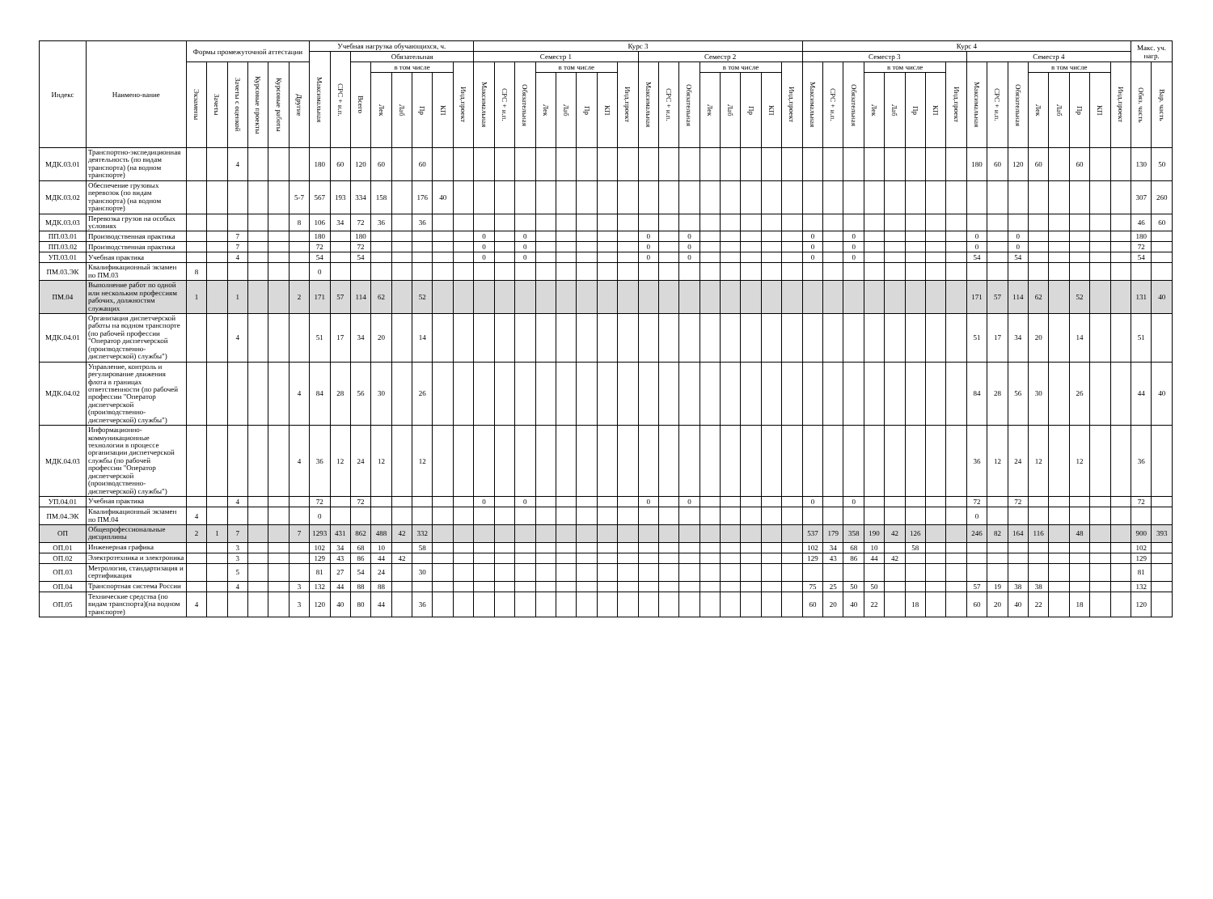| Индекс | Наимено-вание | Формы промежуточной аттестации | | | | | | Учебная нагрузка обучающихся, ч. | | | | | | | | Курс 3 | | | | | | | | | | | | | | | | Курс 4 | | | | | | | | | | | | | | | | Макс. уч. нагр. | |
| --- | --- | --- | --- | --- | --- | --- | --- | --- | --- | --- | --- | --- | --- | --- | --- | --- | --- | --- | --- | --- | --- | --- | --- | --- | --- | --- | --- | --- | --- | --- | --- | --- | --- | --- | --- | --- | --- | --- | --- | --- | --- | --- | --- | --- | --- | --- | --- | --- | --- |
| | | | | | | | | Максимальная | СРС + и.п. | Обязательная | | | | | | Семестр 1 | | | | | | | | Семестр 2 | | | | | | | | Семестр 3 | | | | | | | | Семестр 4 | | | | | | | | | |
| | | Экзамены | Зачеты | Зачеты с оценкой | Курсовые проекты | Курсовые работы | Другие | | | Всего | в том числе | | | | Инд.проект | Максимальная | СРС + и.п. | Обязательная | в том числе | | | | Инд.проект | Максимальная | СРС + и.п. | Обязательная | в том числе | | | | Инд.проект | Максимальная | СРС + и.п. | Обязательная | в том числе | | | | Инд.проект | Максимальная | СРС + и.п. | Обязательная | в том числе | | | | Инд.проект | Обяз. часть | Вар. часть |
| | | | | | | | | | | | Лек | Лаб | Пр | КП | | | | | Лек | Лаб | Пр | КП | | | | | Лек | Лаб | Пр | КП | | | | | Лек | Лаб | Пр | КП | | | | | Лек | Лаб | Пр | КП | | | |
| МДК.03.01 | Транспортно-экспедиционная деятельность (по видам транспорта) (на водном транспорте) | | | 4 | | | | 180 | 60 | 120 | 60 | | 60 | | | | | | | | | | | | | | | | | | | | | | | | | | | 180 | 60 | 120 | 60 | | 60 | | | 130 | 50 |
| МДК.03.02 | Обеспечение грузовых перевозок (по видам транспорта) (на водном транспорте) | | | | | | 5-7 | 567 | 193 | 334 | 158 | | 176 | 40 | | | | | | | | | | | | | | | | | | | | | | | | | | | | | | | | | | 307 | 260 |
| МДК.03.03 | Перевозка грузов на особых условиях | | | | | | 8 | 106 | 34 | 72 | 36 | | 36 | | | | | | | | | | | | | | | | | | | | | | | | | | | | | | | | | | | 46 | 60 |
| ПП.03.01 | Производственная практика | | | 7 | | | | 180 | | 180 | | | | | | 0 | | 0 | | | | | | 0 | | 0 | | | | | | 0 | | 0 | | | | | | 0 | | 0 | | | | | | 180 | |
| ПП.03.02 | Производственная практика | | | 7 | | | | 72 | | 72 | | | | | | 0 | | 0 | | | | | | 0 | | 0 | | | | | | 0 | | 0 | | | | | | 0 | | 0 | | | | | | 72 | |
| УП.03.01 | Учебная практика | | | 4 | | | | 54 | | 54 | | | | | | 0 | | 0 | | | | | | 0 | | 0 | | | | | | 0 | | 0 | | | | | | 54 | | 54 | | | | | | 54 | |
| ПМ.03.ЭК | Квалификационный экзамен по ПМ.03 | 8 | | | | | | 0 | | | | | | | | | | | | | | | | | | | | | | | | | | | | | | | | | | | | | | | | | |
| ПМ.04 | Выполнение работ по одной или нескольким профессиям рабочих, должностям служащих | 1 | | 1 | | | 2 | 171 | 57 | 114 | 62 | | 52 | | | | | | | | | | | | | | | | | | | | | | | | | | | 171 | 57 | 114 | 62 | | 52 | | | 131 | 40 |
| МДК.04.01 | Организация диспетчерской работы на водном транспорте (по рабочей профессии "Оператор диспетчерской (производственно-диспетчерской) службы") | | | 4 | | | | 51 | 17 | 34 | 20 | | 14 | | | | | | | | | | | | | | | | | | | | | | | | | | | 51 | 17 | 34 | 20 | | 14 | | | 51 | |
| МДК.04.02 | Управление, контроль и регулирование движения флота в границах ответственности (по рабочей профессии "Оператор диспетчерской (производственно-диспетчерской) службы") | | | | | | 4 | 84 | 28 | 56 | 30 | | 26 | | | | | | | | | | | | | | | | | | | | | | | | | | | 84 | 28 | 56 | 30 | | 26 | | | 44 | 40 |
| МДК.04.03 | Информационно-коммуникационные технологии в процессе организации диспетчерской службы (по рабочей профессии "Оператор диспетчерской (производственно-диспетчерской) службы") | | | | | | 4 | 36 | 12 | 24 | 12 | | 12 | | | | | | | | | | | | | | | | | | | | | | | | | | | 36 | 12 | 24 | 12 | | 12 | | | 36 | |
| УП.04.01 | Учебная практика | | | 4 | | | | 72 | | 72 | | | | | | 0 | | 0 | | | | | | 0 | | 0 | | | | | | 0 | | 0 | | | | | | 72 | | 72 | | | | | | 72 | |
| ПМ.04.ЭК | Квалификационный экзамен по ПМ.04 | 4 | | | | | | 0 | | | | | | | | | | | | | | | | | | | | | | | | | | | | | | | | 0 | | | | | | | | | |
| ОП | Общепрофессиональные дисциплины | 2 | 1 | 7 | | | 7 | 1293 | 431 | 862 | 488 | 42 | 332 | | | | | | | | | | | | | | | | | | | 537 | 179 | 358 | 190 | 42 | 126 | | | 246 | 82 | 164 | 116 | | 48 | | | 900 | 393 |
| ОП.01 | Инженерная графика | | | 3 | | | | 102 | 34 | 68 | 10 | | 58 | | | | | | | | | | | | | | | | | | | 102 | 34 | 68 | 10 | | 58 | | | | | | | | | | | 102 | |
| ОП.02 | Электротехника и электроника | | | 3 | | | | 129 | 43 | 86 | 44 | 42 | | | | | | | | | | | | | | | | | | | | 129 | 43 | 86 | 44 | 42 | | | | | | | | | | | | 129 | |
| ОП.03 | Метрология, стандартизация и сертификация | | | 5 | | | | 81 | 27 | 54 | 24 | | 30 | | | | | | | | | | | | | | | | | | | | | | | | | | | | | | | | | | | 81 | |
| ОП.04 | Транспортная система России | | | 4 | | | 3 | 132 | 44 | 88 | 88 | | | | | | | | | | | | | | | | | | | | | 75 | 25 | 50 | 50 | | | | | 57 | 19 | 38 | 38 | | | | | 132 | |
| ОП.05 | Технические средства (по видам транспорта)(на водном транспорте) | 4 | | | | | 3 | 120 | 40 | 80 | 44 | | 36 | | | | | | | | | | | | | | | | | | | 60 | 20 | 40 | 22 | | 18 | | | 60 | 20 | 40 | 22 | | 18 | | | 120 | |